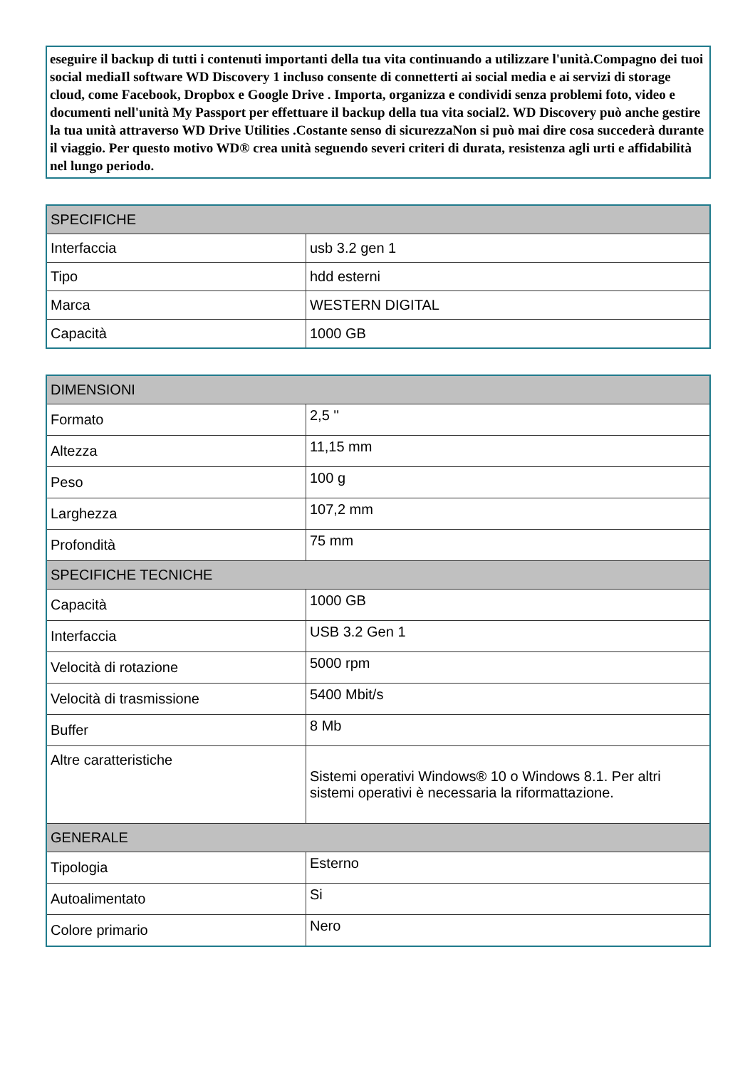eseguire il backup di tutti i contenuti importanti della tua vita continuando a utilizzare l'unità.Compagno dei tuoi social mediaIl software WD Discovery 1 incluso consente di connetterti ai social media e ai servizi di storage cloud, come Facebook, Dropbox e Google Drive . Importa, organizza e condividi senza problemi foto, video e documenti nell'unità My Passport per effettuare il backup della tua vita social2. WD Discovery può anche gestire la tua unità attraverso WD Drive Utilities .Costante senso di sicurezzaNon si può mai dire cosa succederà durante il viaggio. Per questo motivo WD® crea unità seguendo severi criteri di durata, resistenza agli urti e affidabilità nel lungo periodo.
| SPECIFICHE | |
| --- | --- |
| Interfaccia | usb 3.2 gen 1 |
| Tipo | hdd esterni |
| Marca | WESTERN DIGITAL |
| Capacità | 1000 GB |
| DIMENSIONI | |
| --- | --- |
| Formato | 2,5 '' |
| Altezza | 11,15 mm |
| Peso | 100 g |
| Larghezza | 107,2 mm |
| Profondità | 75 mm |
| SPECIFICHE TECNICHE | |
| Capacità | 1000 GB |
| Interfaccia | USB 3.2 Gen 1 |
| Velocità di rotazione | 5000 rpm |
| Velocità di trasmissione | 5400 Mbit/s |
| Buffer | 8 Mb |
| Altre caratteristiche | Sistemi operativi Windows® 10 o Windows 8.1. Per altri sistemi operativi è necessaria la riformattazione. |
| GENERALE | |
| Tipologia | Esterno |
| Autoalimentato | Si |
| Colore primario | Nero |